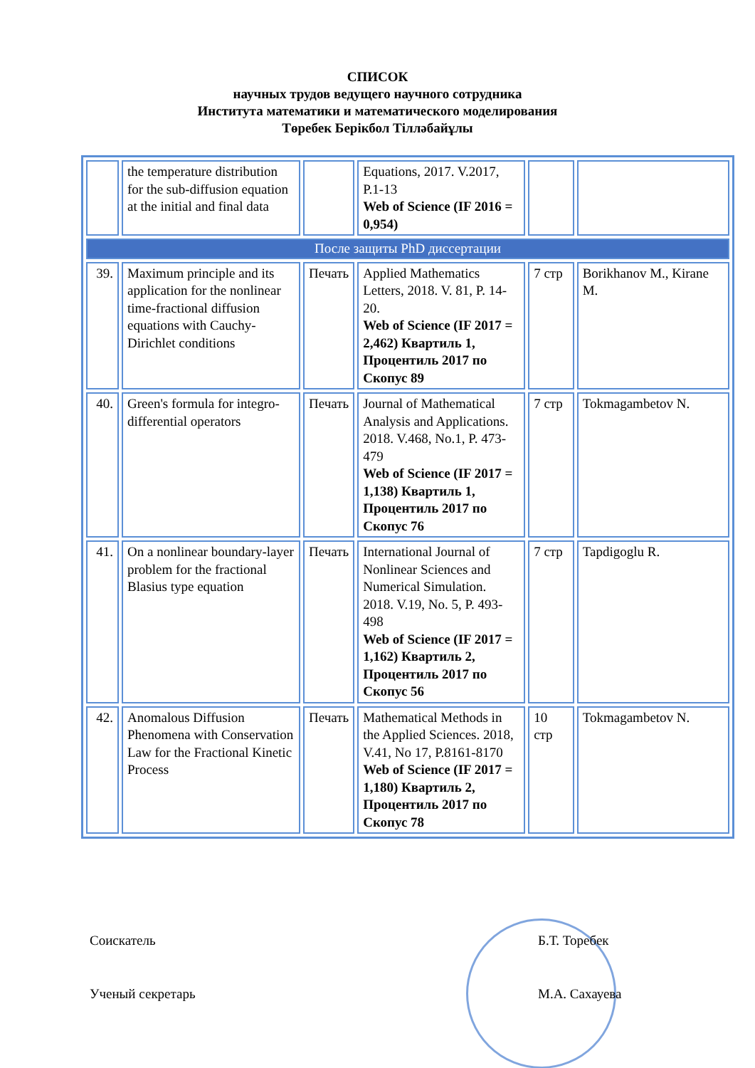СПИСОК
научных трудов ведущего научного сотрудника
Института математики и математического моделирования
Төребек Берікбол Тілләбайұлы
| | the temperature distribution for the sub-diffusion equation at the initial and final data | | Equations, 2017. V.2017, P.1-13 Web of Science (IF 2016 = 0,954) | | |
| После защиты PhD диссертации | | | | | |
| 39. | Maximum principle and its application for the nonlinear time-fractional diffusion equations with Cauchy-Dirichlet conditions | Печать | Applied Mathematics Letters, 2018. V. 81, P. 14-20. Web of Science (IF 2017 = 2,462) Квартиль 1, Процентиль 2017 по Скопус 89 | 7 стр | Borikhanov M., Kirane M. |
| 40. | Green's formula for integro-differential operators | Печать | Journal of Mathematical Analysis and Applications. 2018. V.468, No.1, P. 473-479 Web of Science (IF 2017 = 1,138) Квартиль 1, Процентиль 2017 по Скопус 76 | 7 стр | Tokmagambetov N. |
| 41. | On a nonlinear boundary-layer problem for the fractional Blasius type equation | Печать | International Journal of Nonlinear Sciences and Numerical Simulation. 2018. V.19, No. 5, P. 493-498 Web of Science (IF 2017 = 1,162) Квартиль 2, Процентиль 2017 по Скопус 56 | 7 стр | Tapdigoglu R. |
| 42. | Anomalous Diffusion Phenomena with Conservation Law for the Fractional Kinetic Process | Печать | Mathematical Methods in the Applied Sciences. 2018, V.41, No 17, P.8161-8170 Web of Science (IF 2017 = 1,180) Квартиль 2, Процентиль 2017 по Скопус 78 | 10 стр | Tokmagambetov N. |
Соискатель Б.Т. Торебек
Ученый секретарь М.А. Сахауева